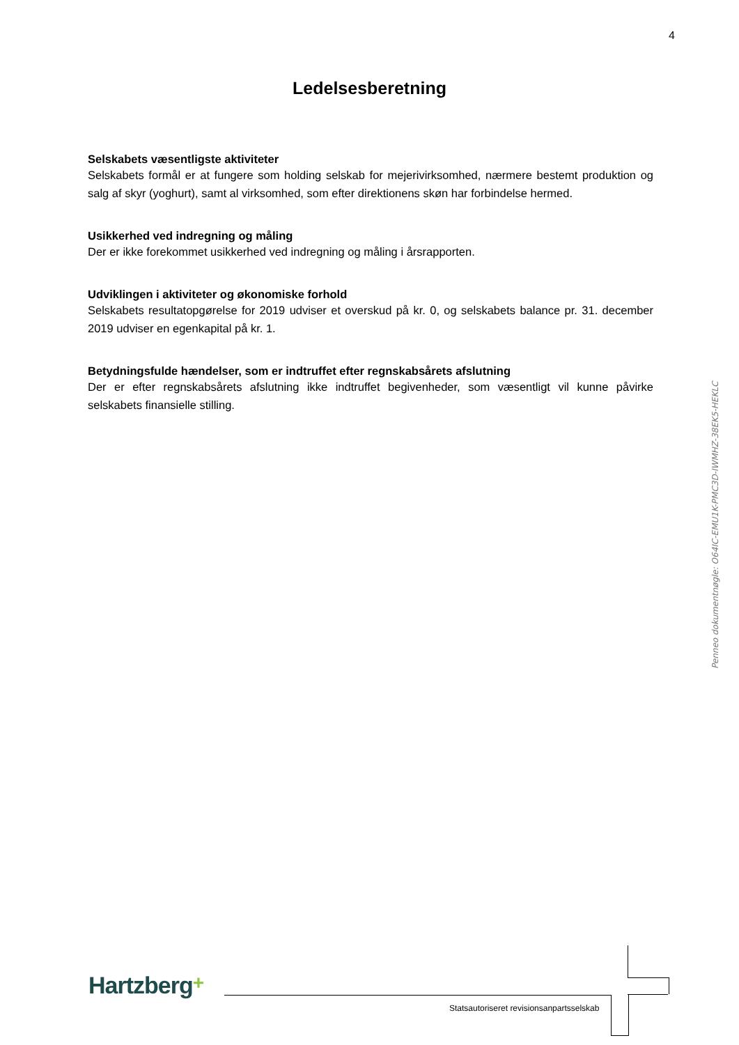4
Ledelsesberetning
Selskabets væsentligste aktiviteter
Selskabets formål er at fungere som holding selskab for mejerivirksomhed, nærmere bestemt produktion og salg af skyr (yoghurt), samt al virksomhed, som efter direktionens skøn har forbindelse hermed.
Usikkerhed ved indregning og måling
Der er ikke forekommet usikkerhed ved indregning og måling i årsrapporten.
Udviklingen i aktiviteter og økonomiske forhold
Selskabets resultatopgørelse for 2019 udviser et overskud på kr. 0, og selskabets balance pr. 31. december 2019 udviser en egenkapital på kr. 1.
Betydningsfulde hændelser, som er indtruffet efter regnskabsårets afslutning
Der er efter regnskabsårets afslutning ikke indtruffet begivenheder, som væsentligt vil kunne påvirke selskabets finansielle stilling.
Penneo dokumentnøgle: O64IC-EMU1K-PMC3D-IWMHZ-38EK5-HEKLC
Hartzberg+
Statsautoriseret revisionsanpartsselskab